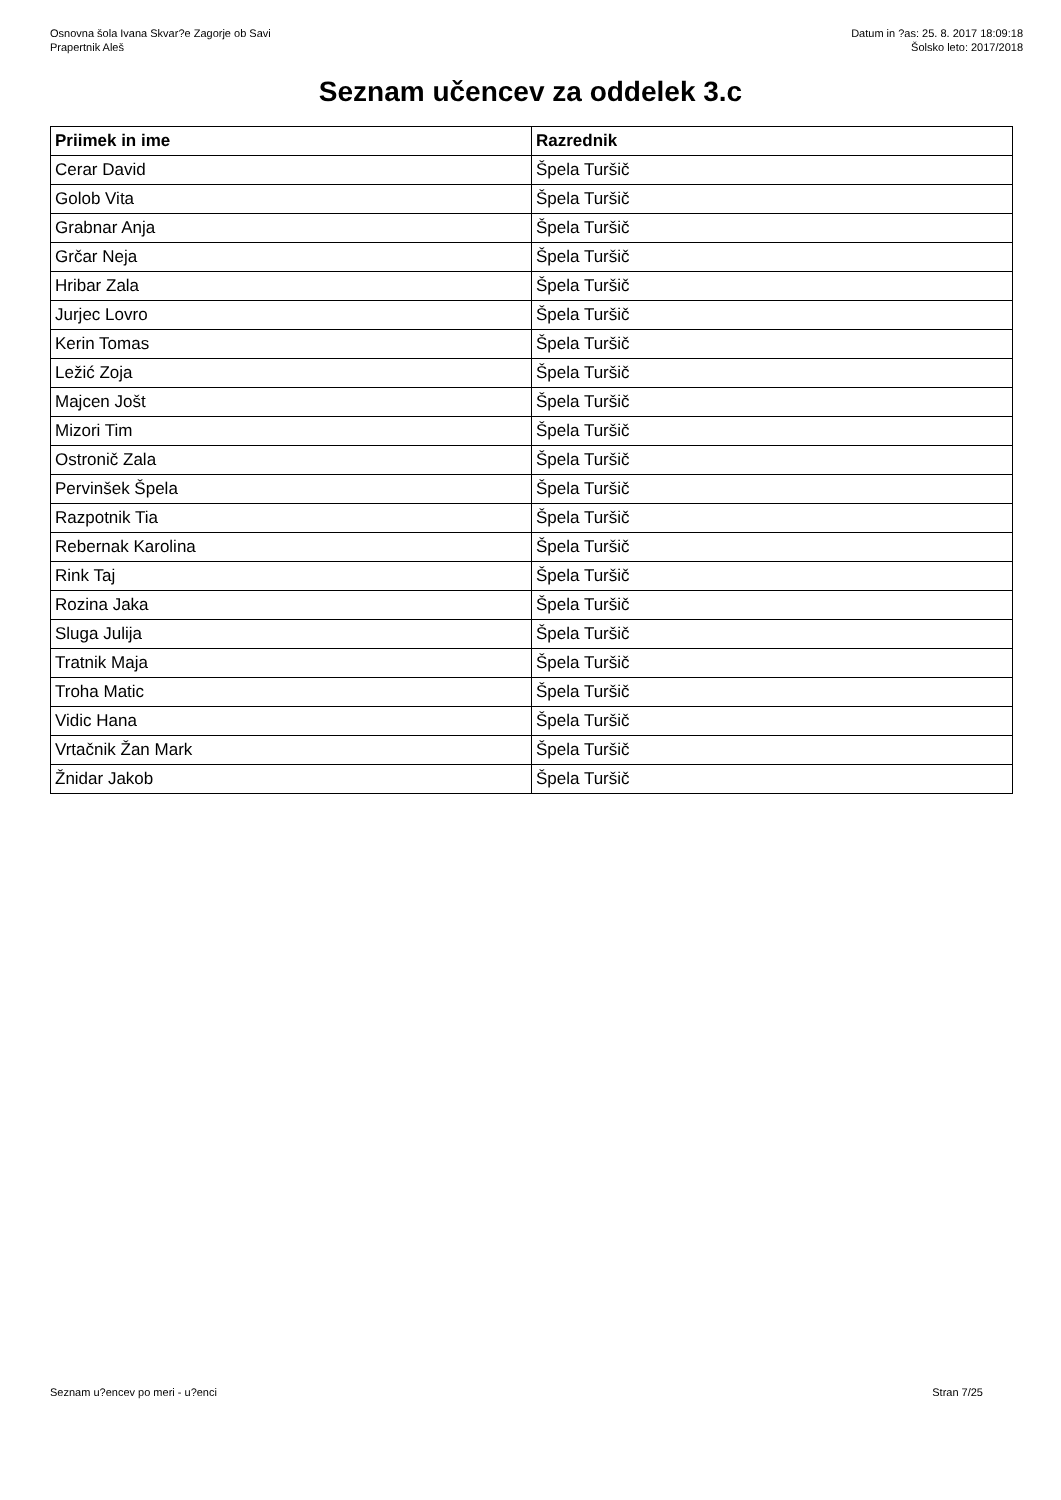Osnovna šola Ivana Skvar?e Zagorje ob Savi
Prapertnik Aleš
Datum in ?as: 25. 8. 2017 18:09:18
Šolsko leto: 2017/2018
Seznam učencev za oddelek 3.c
| Priimek in ime | Razrednik |
| --- | --- |
| Cerar David | Špela Turšič |
| Golob Vita | Špela Turšič |
| Grabnar Anja | Špela Turšič |
| Grčar Neja | Špela Turšič |
| Hribar Zala | Špela Turšič |
| Jurjec Lovro | Špela Turšič |
| Kerin Tomas | Špela Turšič |
| Ležić Zoja | Špela Turšič |
| Majcen Jošt | Špela Turšič |
| Mizori Tim | Špela Turšič |
| Ostronič Zala | Špela Turšič |
| Pervinšek Špela | Špela Turšič |
| Razpotnik Tia | Špela Turšič |
| Rebernak Karolina | Špela Turšič |
| Rink Taj | Špela Turšič |
| Rozina Jaka | Špela Turšič |
| Sluga Julija | Špela Turšič |
| Tratnik Maja | Špela Turšič |
| Troha Matic | Špela Turšič |
| Vidic Hana | Špela Turšič |
| Vrtačnik Žan Mark | Špela Turšič |
| Žnidar Jakob | Špela Turšič |
Seznam u?encev po meri - u?enci Stran 7/25